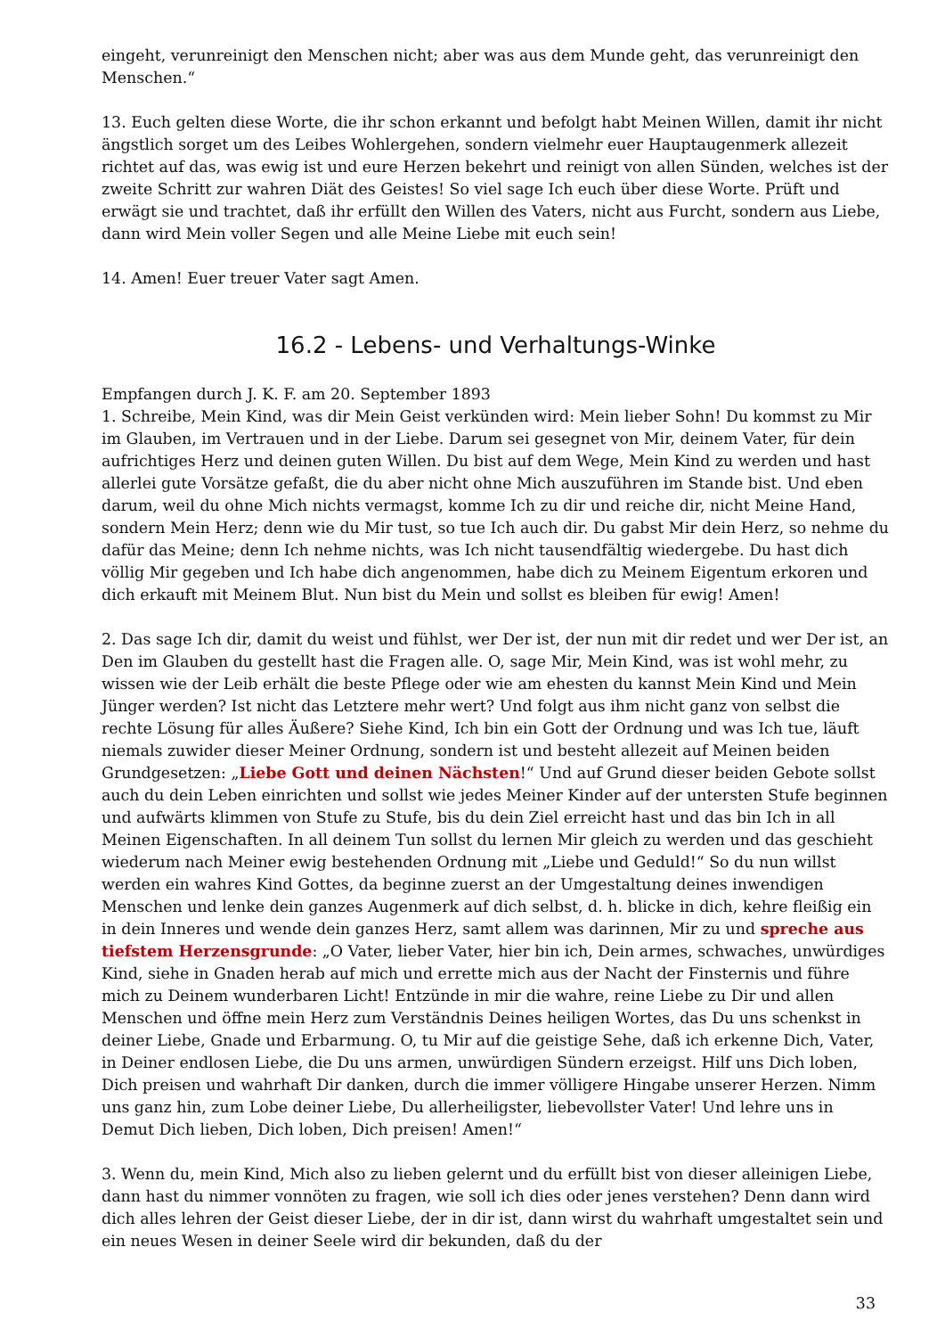eingeht, verunreinigt den Menschen nicht; aber was aus dem Munde geht, das verunreinigt den Menschen.“
13. Euch gelten diese Worte, die ihr schon erkannt und befolgt habt Meinen Willen, damit ihr nicht ängstlich sorget um des Leibes Wohlergehen, sondern vielmehr euer Hauptaugenmerk allezeit richtet auf das, was ewig ist und eure Herzen bekehrt und reinigt von allen Sünden, welches ist der zweite Schritt zur wahren Diät des Geistes! So viel sage Ich euch über diese Worte. Prüft und erwägt sie und trachtet, daß ihr erfüllt den Willen des Vaters, nicht aus Furcht, sondern aus Liebe, dann wird Mein voller Segen und alle Meine Liebe mit euch sein!
14. Amen! Euer treuer Vater sagt Amen.
16.2 - Lebens- und Verhaltungs-Winke
Empfangen durch J. K. F. am 20. September 1893
1. Schreibe, Mein Kind, was dir Mein Geist verkünden wird: Mein lieber Sohn! Du kommst zu Mir im Glauben, im Vertrauen und in der Liebe. Darum sei gesegnet von Mir, deinem Vater, für dein aufrichtiges Herz und deinen guten Willen. Du bist auf dem Wege, Mein Kind zu werden und hast allerlei gute Vorsätze gefaßt, die du aber nicht ohne Mich auszuführen im Stande bist. Und eben darum, weil du ohne Mich nichts vermagst, komme Ich zu dir und reiche dir, nicht Meine Hand, sondern Mein Herz; denn wie du Mir tust, so tue Ich auch dir. Du gabst Mir dein Herz, so nehme du dafür das Meine; denn Ich nehme nichts, was Ich nicht tausendfältig wiedergebe. Du hast dich völlig Mir gegeben und Ich habe dich angenommen, habe dich zu Meinem Eigentum erkoren und dich erkauft mit Meinem Blut. Nun bist du Mein und sollst es bleiben für ewig! Amen!
2. Das sage Ich dir, damit du weist und fühlst, wer Der ist, der nun mit dir redet und wer Der ist, an Den im Glauben du gestellt hast die Fragen alle. O, sage Mir, Mein Kind, was ist wohl mehr, zu wissen wie der Leib erhält die beste Pflege oder wie am ehesten du kannst Mein Kind und Mein Jünger werden? Ist nicht das Letztere mehr wert? Und folgt aus ihm nicht ganz von selbst die rechte Lösung für alles Äußere? Siehe Kind, Ich bin ein Gott der Ordnung und was Ich tue, läuft niemals zuwider dieser Meiner Ordnung, sondern ist und besteht allezeit auf Meinen beiden Grundgesetzen: „Liebe Gott und deinen Nächsten!“ Und auf Grund dieser beiden Gebote sollst auch du dein Leben einrichten und sollst wie jedes Meiner Kinder auf der untersten Stufe beginnen und aufwärts klimmen von Stufe zu Stufe, bis du dein Ziel erreicht hast und das bin Ich in all Meinen Eigenschaften. In all deinem Tun sollst du lernen Mir gleich zu werden und das geschieht wiederum nach Meiner ewig bestehenden Ordnung mit „Liebe und Geduld!“ So du nun willst werden ein wahres Kind Gottes, da beginne zuerst an der Umgestaltung deines inwendigen Menschen und lenke dein ganzes Augenmerk auf dich selbst, d. h. blicke in dich, kehre fleißig ein in dein Inneres und wende dein ganzes Herz, samt allem was darinnen, Mir zu und spreche aus tiefstem Herzensgrunde: „O Vater, lieber Vater, hier bin ich, Dein armes, schwaches, unwürdiges Kind, siehe in Gnaden herab auf mich und errette mich aus der Nacht der Finsternis und führe mich zu Deinem wunderbaren Licht! Entzünde in mir die wahre, reine Liebe zu Dir und allen Menschen und öffne mein Herz zum Verständnis Deines heiligen Wortes, das Du uns schenkst in deiner Liebe, Gnade und Erbarmung. O, tu Mir auf die geistige Sehe, daß ich erkenne Dich, Vater, in Deiner endlosen Liebe, die Du uns armen, unwürdigen Sündern erzeigst. Hilf uns Dich loben, Dich preisen und wahrhaft Dir danken, durch die immer völligere Hingabe unserer Herzen. Nimm uns ganz hin, zum Lobe deiner Liebe, Du allerheiligster, liebevollster Vater! Und lehre uns in Demut Dich lieben, Dich loben, Dich preisen! Amen!“
3. Wenn du, mein Kind, Mich also zu lieben gelernt und du erfüllt bist von dieser alleinigen Liebe, dann hast du nimmer vonnöten zu fragen, wie soll ich dies oder jenes verstehen? Denn dann wird dich alles lehren der Geist dieser Liebe, der in dir ist, dann wirst du wahrhaft umgestaltet sein und ein neues Wesen in deiner Seele wird dir bekunden, daß du der
33